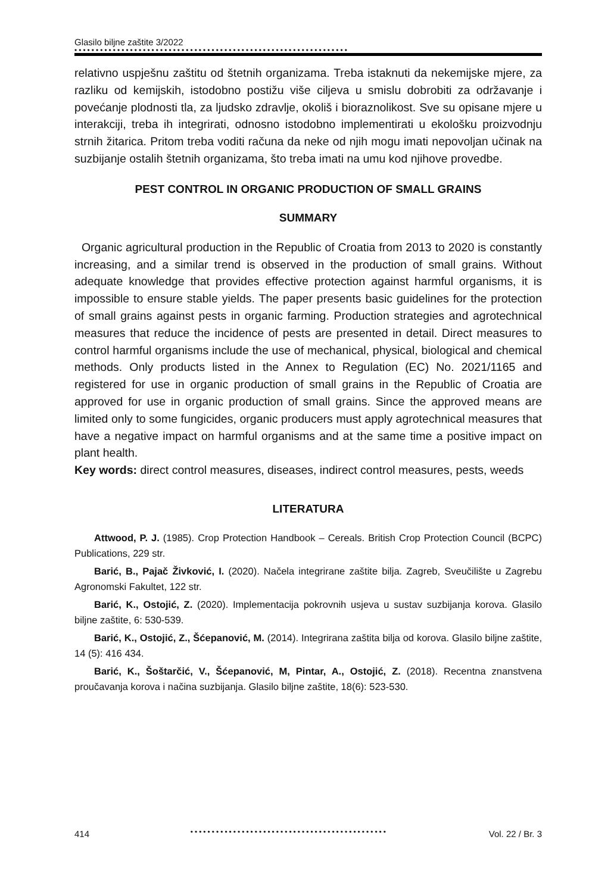Glasilo biljne zaštite 3/2022
••••••••••••••••••••••••••••••••••••••••••••••••••••••••••••••••
relativno uspješnu zaštitu od štetnih organizama. Treba istaknuti da nekemijske mjere, za razliku od kemijskih, istodobno postižu više ciljeva u smislu dobrobiti za održavanje i povećanje plodnosti tla, za ljudsko zdravlje, okoliš i bioraznolikost. Sve su opisane mjere u interakciji, treba ih integrirati, odnosno istodobno implementirati u ekološku proizvodnju strnih žitarica. Pritom treba voditi računa da neke od njih mogu imati nepovoljan učinak na suzbijanje ostalih štetnih organizama, što treba imati na umu kod njihove provedbe.
PEST CONTROL IN ORGANIC PRODUCTION OF SMALL GRAINS
SUMMARY
Organic agricultural production in the Republic of Croatia from 2013 to 2020 is constantly increasing, and a similar trend is observed in the production of small grains. Without adequate knowledge that provides effective protection against harmful organisms, it is impossible to ensure stable yields. The paper presents basic guidelines for the protection of small grains against pests in organic farming. Production strategies and agrotechnical measures that reduce the incidence of pests are presented in detail. Direct measures to control harmful organisms include the use of mechanical, physical, biological and chemical methods. Only products listed in the Annex to Regulation (EC) No. 2021/1165 and registered for use in organic production of small grains in the Republic of Croatia are approved for use in organic production of small grains. Since the approved means are limited only to some fungicides, organic producers must apply agrotechnical measures that have a negative impact on harmful organisms and at the same time a positive impact on plant health.
Key words: direct control measures, diseases, indirect control measures, pests, weeds
LITERATURA
Attwood, P. J. (1985). Crop Protection Handbook – Cereals. British Crop Protection Council (BCPC) Publications, 229 str.
Barić, B., Pajač Živković, I. (2020). Načela integrirane zaštite bilja. Zagreb, Sveučilište u Zagrebu Agronomski Fakultet, 122 str.
Barić, K., Ostojić, Z. (2020). Implementacija pokrovnih usjeva u sustav suzbijanja korova. Glasilo biljne zaštite, 6: 530-539.
Barić, K., Ostojić, Z., Šćepanović, M. (2014). Integrirana zaštita bilja od korova. Glasilo biljne zaštite, 14 (5): 416 434.
Barić, K., Šoštarčić, V., Šćepanović, M, Pintar, A., Ostojić, Z. (2018). Recentna znanstvena proučavanja korova i načina suzbijanja. Glasilo biljne zaštite, 18(6): 523-530.
414 •••••••••••••••••••••••••••••••••••••••••••••• Vol. 22 / Br. 3